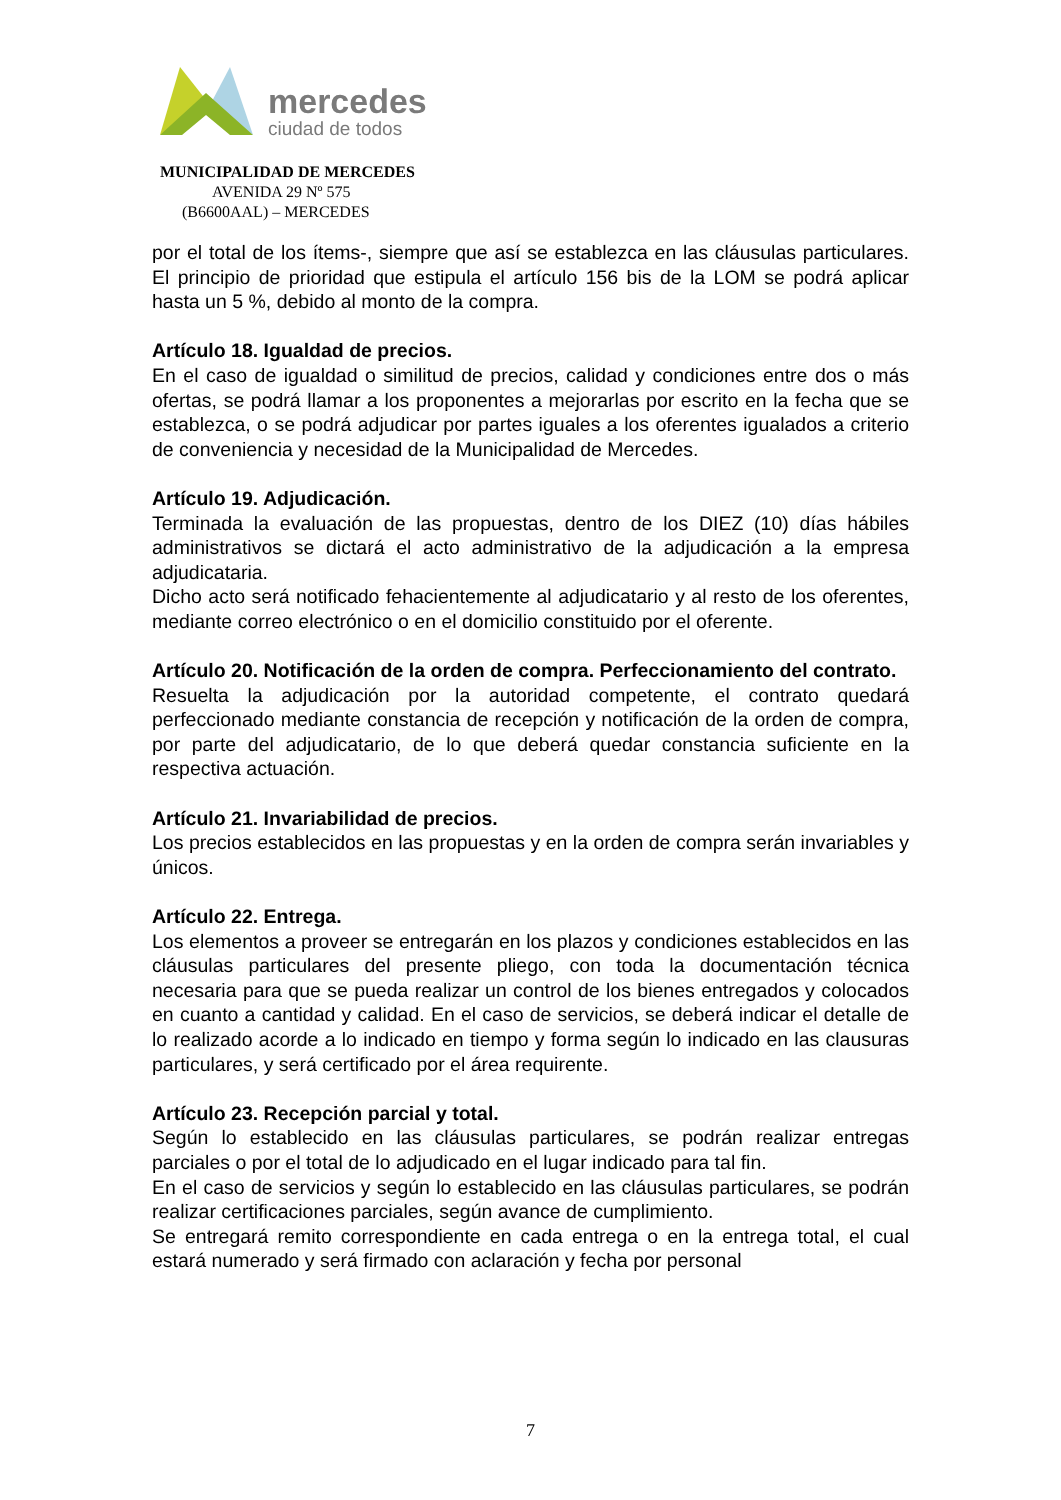mercedes
ciudad de todos
MUNICIPALIDAD DE MERCEDES
AVENIDA 29 Nº 575
(B6600AAL) – MERCEDES
por el total de los ítems-, siempre que así se establezca en las cláusulas particulares. El principio de prioridad que estipula el artículo 156 bis de la LOM se podrá aplicar hasta un 5 %, debido al monto de la compra.
Artículo 18. Igualdad de precios.
En el caso de igualdad o similitud de precios, calidad y condiciones entre dos o más ofertas, se podrá llamar a los proponentes a mejorarlas por escrito en la fecha que se establezca, o se podrá adjudicar por partes iguales a los oferentes igualados a criterio de conveniencia y necesidad de la Municipalidad de Mercedes.
Artículo 19. Adjudicación.
Terminada la evaluación de las propuestas, dentro de los DIEZ (10) días hábiles administrativos se dictará el acto administrativo de la adjudicación a la empresa adjudicataria.
Dicho acto será notificado fehacientemente al adjudicatario y al resto de los oferentes, mediante correo electrónico o en el domicilio constituido por el oferente.
Artículo 20. Notificación de la orden de compra. Perfeccionamiento del contrato.
Resuelta la adjudicación por la autoridad competente, el contrato quedará perfeccionado mediante constancia de recepción y notificación de la orden de compra, por parte del adjudicatario, de lo que deberá quedar constancia suficiente en la respectiva actuación.
Artículo 21. Invariabilidad de precios.
Los precios establecidos en las propuestas y en la orden de compra serán invariables y únicos.
Artículo 22. Entrega.
Los elementos a proveer se entregarán en los plazos y condiciones establecidos en las cláusulas particulares del presente pliego, con toda la documentación técnica necesaria para que se pueda realizar un control de los bienes entregados y colocados en cuanto a cantidad y calidad. En el caso de servicios, se deberá indicar el detalle de lo realizado acorde a lo indicado en tiempo y forma según lo indicado en las clausuras particulares, y será certificado por el área requirente.
Artículo 23. Recepción parcial y total.
Según lo establecido en las cláusulas particulares, se podrán realizar entregas parciales o por el total de lo adjudicado en el lugar indicado para tal fin.
En el caso de servicios y según lo establecido en las cláusulas particulares, se podrán realizar certificaciones parciales, según avance de cumplimiento.
Se entregará remito correspondiente en cada entrega o en la entrega total, el cual estará numerado y será firmado con aclaración y fecha por personal
7